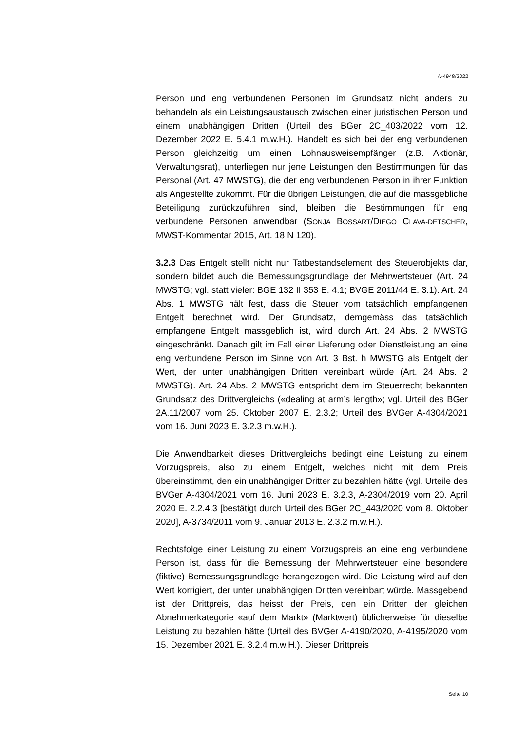A-4948/2022
Person und eng verbundenen Personen im Grundsatz nicht anders zu behandeln als ein Leistungsaustausch zwischen einer juristischen Person und einem unabhängigen Dritten (Urteil des BGer 2C_403/2022 vom 12. Dezember 2022 E. 5.4.1 m.w.H.). Handelt es sich bei der eng verbundenen Person gleichzeitig um einen Lohnausweisempfänger (z.B. Aktionär, Verwaltungsrat), unterliegen nur jene Leistungen den Bestimmungen für das Personal (Art. 47 MWSTG), die der eng verbundenen Person in ihrer Funktion als Angestellte zukommt. Für die übrigen Leistungen, die auf die massgebliche Beteiligung zurückzuführen sind, bleiben die Bestimmungen für eng verbundene Personen anwendbar (SONJA BOSSART/DIEGO CLAVA-DETSCHER, MWST-Kommentar 2015, Art. 18 N 120).
3.2.3 Das Entgelt stellt nicht nur Tatbestandselement des Steuerobjekts dar, sondern bildet auch die Bemessungsgrundlage der Mehrwertsteuer (Art. 24 MWSTG; vgl. statt vieler: BGE 132 II 353 E. 4.1; BVGE 2011/44 E. 3.1). Art. 24 Abs. 1 MWSTG hält fest, dass die Steuer vom tatsächlich empfangenen Entgelt berechnet wird. Der Grundsatz, demgemäss das tatsächlich empfangene Entgelt massgeblich ist, wird durch Art. 24 Abs. 2 MWSTG eingeschränkt. Danach gilt im Fall einer Lieferung oder Dienstleistung an eine eng verbundene Person im Sinne von Art. 3 Bst. h MWSTG als Entgelt der Wert, der unter unabhängigen Dritten vereinbart würde (Art. 24 Abs. 2 MWSTG). Art. 24 Abs. 2 MWSTG entspricht dem im Steuerrecht bekannten Grundsatz des Drittvergleichs («dealing at arm’s length»; vgl. Urteil des BGer 2A.11/2007 vom 25. Oktober 2007 E. 2.3.2; Urteil des BVGer A-4304/2021 vom 16. Juni 2023 E. 3.2.3 m.w.H.).
Die Anwendbarkeit dieses Drittvergleichs bedingt eine Leistung zu einem Vorzugspreis, also zu einem Entgelt, welches nicht mit dem Preis übereinstimmt, den ein unabhängiger Dritter zu bezahlen hätte (vgl. Urteile des BVGer A-4304/2021 vom 16. Juni 2023 E. 3.2.3, A-2304/2019 vom 20. April 2020 E. 2.2.4.3 [bestätigt durch Urteil des BGer 2C_443/2020 vom 8. Oktober 2020], A-3734/2011 vom 9. Januar 2013 E. 2.3.2 m.w.H.).
Rechtsfolge einer Leistung zu einem Vorzugspreis an eine eng verbundene Person ist, dass für die Bemessung der Mehrwertsteuer eine besondere (fiktive) Bemessungsgrundlage herangezogen wird. Die Leistung wird auf den Wert korrigiert, der unter unabhängigen Dritten vereinbart würde. Massgebend ist der Drittpreis, das heisst der Preis, den ein Dritter der gleichen Abnehmerkategorie «auf dem Markt» (Marktwert) üblicherweise für dieselbe Leistung zu bezahlen hätte (Urteil des BVGer A-4190/2020, A-4195/2020 vom 15. Dezember 2021 E. 3.2.4 m.w.H.). Dieser Drittpreis
Seite 10